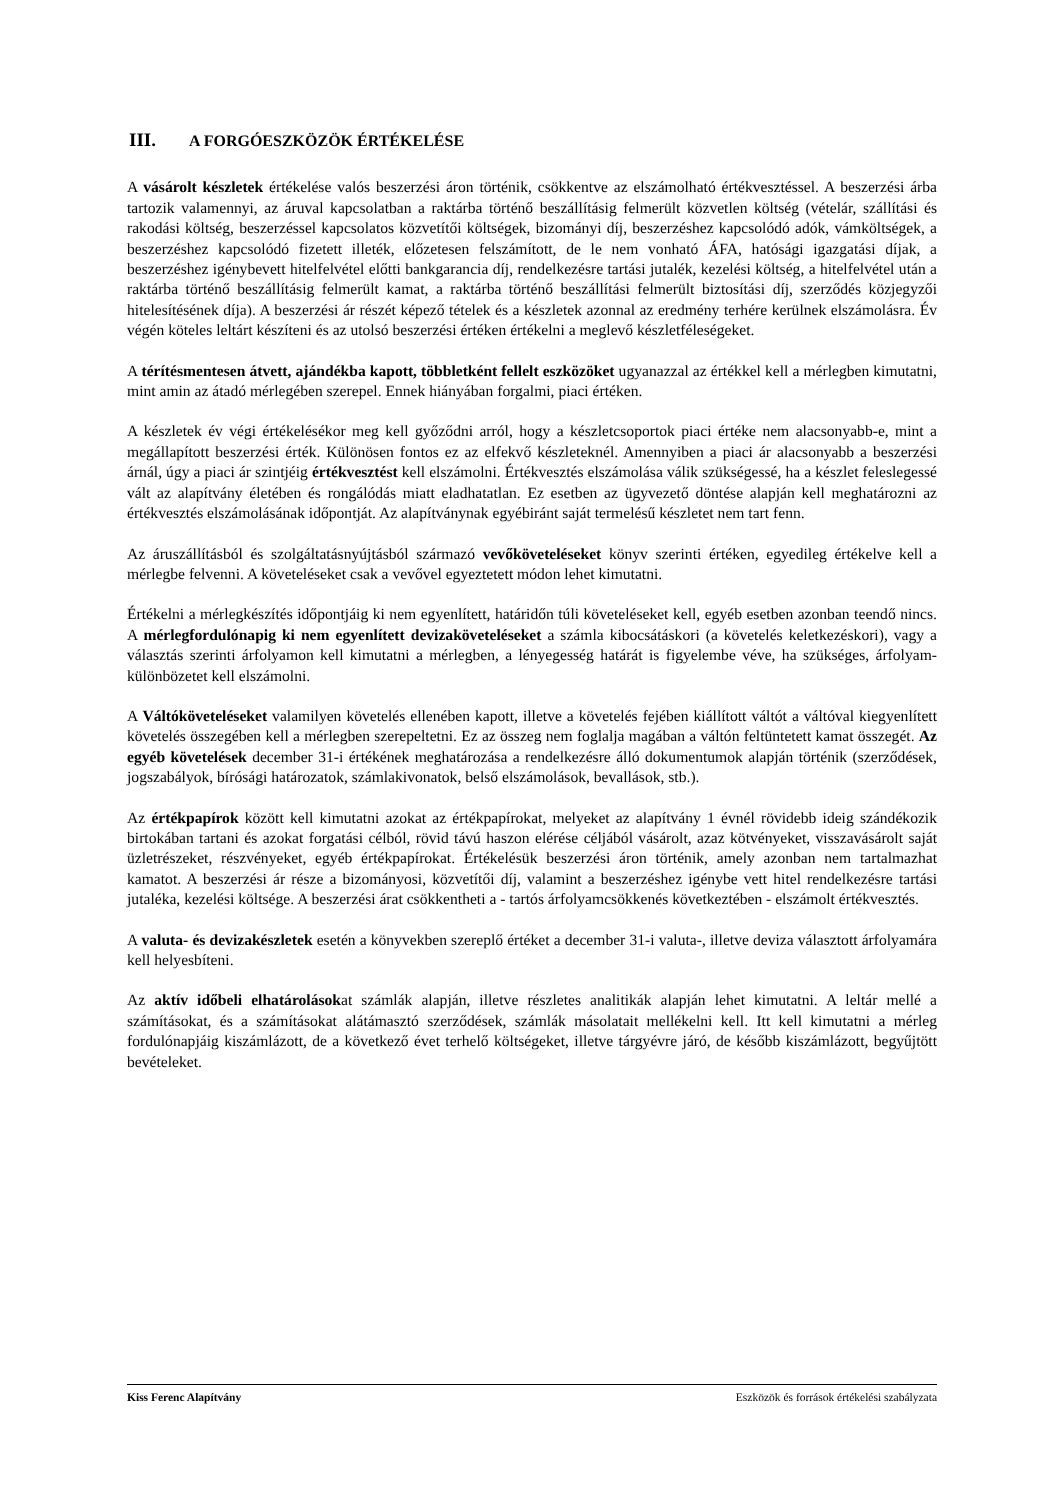III. A FORGÓESZKÖZÖK ÉRTÉKELÉSE
A vásárolt készletek értékelése valós beszerzési áron történik, csökkentve az elszámolható értékvesztéssel. A beszerzési árba tartozik valamennyi, az áruval kapcsolatban a raktárba történő beszállításig felmerült közvetlen költség (vételár, szállítási és rakodási költség, beszerzéssel kapcsolatos közvetítői költségek, bizományi díj, beszerzéshez kapcsolódó adók, vámköltségek, a beszerzéshez kapcsolódó fizetett illeték, előzetesen felszámított, de le nem vonható ÁFA, hatósági igazgatási díjak, a beszerzéshez igénybevett hitelfelvétel előtti bankgarancia díj, rendelkezésre tartási jutalék, kezelési költség, a hitelfelvétel után a raktárba történő beszállításig felmerült kamat, a raktárba történő beszállítási felmerült biztosítási díj, szerződés közjegyzői hitelesítésének díja). A beszerzési ár részét képező tételek és a készletek azonnal az eredmény terhére kerülnek elszámolásra. Év végén köteles leltárt készíteni és az utolsó beszerzési értéken értékelni a meglevő készletféleségeket.
A térítésmentesen átvett, ajándékba kapott, többletként fellelt eszközöket ugyanazzal az értékkel kell a mérlegben kimutatni, mint amin az átadó mérlegében szerepel. Ennek hiányában forgalmi, piaci értéken.
A készletek év végi értékelésékor meg kell győződni arról, hogy a készletcsoportok piaci értéke nem alacsonyabb-e, mint a megállapított beszerzési érték. Különösen fontos ez az elfekvő készleteknél. Amennyiben a piaci ár alacsonyabb a beszerzési árnál, úgy a piaci ár szintjéig értékvesztést kell elszámolni. Értékvesztés elszámolása válik szükségessé, ha a készlet feleslegessé vált az alapítvány életében és rongálódás miatt eladhatatlan. Ez esetben az ügyvezető döntése alapján kell meghatározni az értékvesztés elszámolásának időpontját. Az alapítványnak egyébiránt saját termelésű készletet nem tart fenn.
Az áruszállításból és szolgáltatásnyújtásból származó vevőköveteléseket könyv szerinti értéken, egyedileg értékelve kell a mérlegbe felvenni. A követeléseket csak a vevővel egyeztetett módon lehet kimutatni.
Értékelni a mérlegkészítés időpontjáig ki nem egyenlített, határidőn túli követeléseket kell, egyéb esetben azonban teendő nincs. A mérlegfordulónapig ki nem egyenlített devizaköveteléseket a számla kibocsátáskori (a követelés keletkezéskori), vagy a választás szerinti árfolyamon kell kimutatni a mérlegben, a lényegesség határát is figyelembe véve, ha szükséges, árfolyam-különbözetet kell elszámolni.
A Váltóköveteléseket valamilyen követelés ellenében kapott, illetve a követelés fejében kiállított váltót a váltóval kiegyenlített követelés összegében kell a mérlegben szerepeltetni. Ez az összeg nem foglalja magában a váltón feltüntetett kamat összegét. Az egyéb követelések december 31-i értékének meghatározása a rendelkezésre álló dokumentumok alapján történik (szerződések, jogszabályok, bírósági határozatok, számlakivonatok, belső elszámolások, bevallások, stb.).
Az értékpapírok között kell kimutatni azokat az értékpapírokat, melyeket az alapítvány 1 évnél rövidebb ideig szándékozik birtokában tartani és azokat forgatási célból, rövid távú haszon elérése céljából vásárolt, azaz kötvényeket, visszavásárolt saját üzletrészeket, részvényeket, egyéb értékpapírokat. Értékelésük beszerzési áron történik, amely azonban nem tartalmazhat kamatot. A beszerzési ár része a bizományosi, közvetítői díj, valamint a beszerzéshez igénybe vett hitel rendelkezésre tartási jutaléka, kezelési költsége. A beszerzési árat csökkentheti a - tartós árfolyamcsökkenés következtében - elszámolt értékvesztés.
A valuta- és devizakészletek esetén a könyvekben szereplő értéket a december 31-i valuta-, illetve deviza választott árfolyamára kell helyesbíteni.
Az aktív időbeli elhatárolásokat számlák alapján, illetve részletes analitikák alapján lehet kimutatni. A leltár mellé a számításokat, és a számításokat alátámasztó szerződések, számlák másolatait mellékelni kell. Itt kell kimutatni a mérleg fordulónapjáig kiszámlázott, de a következő évet terhelő költségeket, illetve tárgyévre járó, de később kiszámlázott, begyűjtött bevételeket.
Kiss Ferenc Alapítvány Eszközök és források értékelési szabályzata